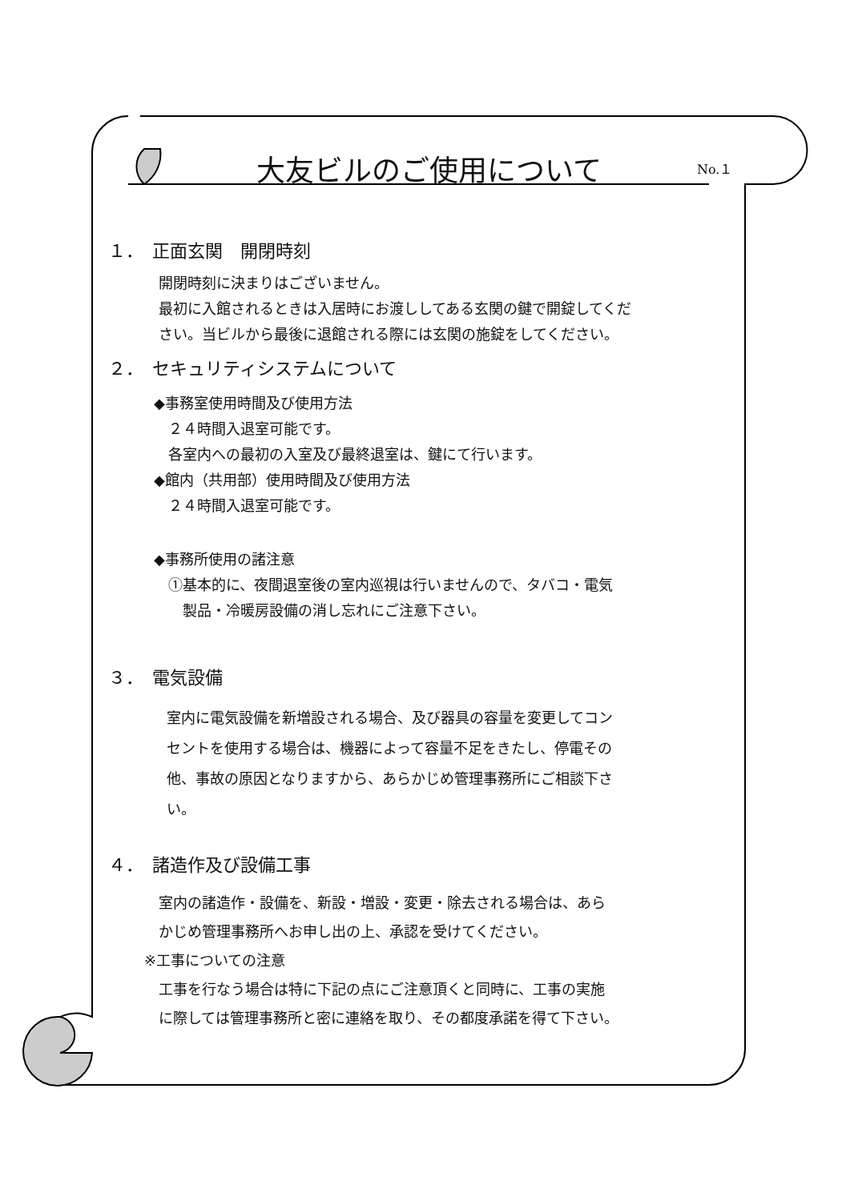大友ビルのご使用について
No.１
１．　正面玄関　開閉時刻
開閉時刻に決まりはございません。
最初に入館されるときは入居時にお渡ししてある玄関の鍵で開錠してくだ
さい。当ビルから最後に退館される際には玄関の施錠をしてください。
２．　セキュリティシステムについて
◆事務室使用時間及び使用方法
　２４時間入退室可能です。
　各室内への最初の入室及び最終退室は、鍵にて行います。
◆館内（共用部）使用時間及び使用方法
　２４時間入退室可能です。
◆事務所使用の諸注意
　①基本的に、夜間退室後の室内巡視は行いませんので、タバコ・電気
　　製品・冷暖房設備の消し忘れにご注意下さい。
３．　電気設備
室内に電気設備を新増設される場合、及び器具の容量を変更してコン
セントを使用する場合は、機器によって容量不足をきたし、停電その
他、事故の原因となりますから、あらかじめ管理事務所にご相談下さ
い。
４．　諸造作及び設備工事
　室内の諸造作・設備を、新設・増設・変更・除去される場合は、あら
　かじめ管理事務所へお申し出の上、承認を受けてください。
※工事についての注意
　工事を行なう場合は特に下記の点にご注意頂くと同時に、工事の実施
　に際しては管理事務所と密に連絡を取り、その都度承諾を得て下さい。